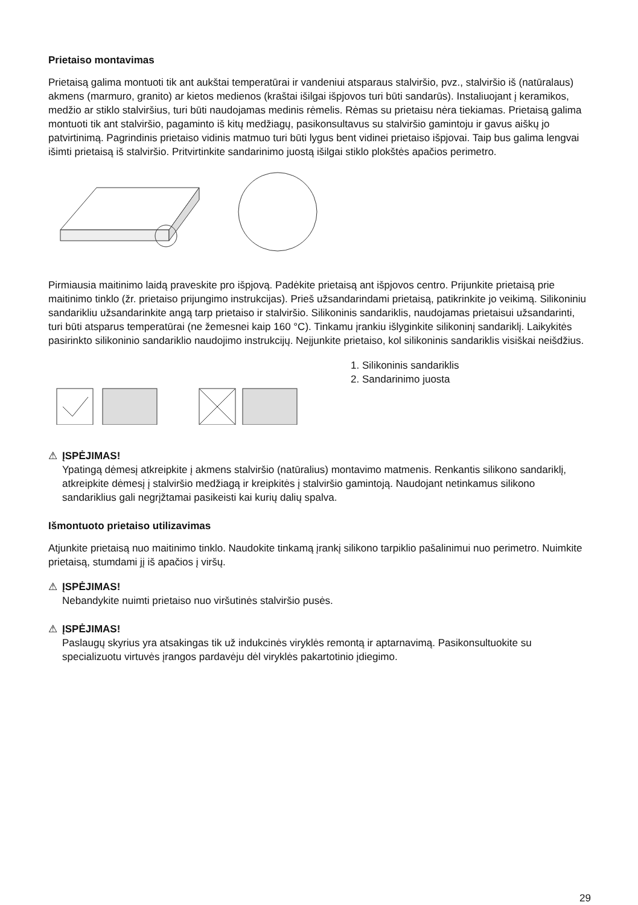Prietaiso montavimas
Prietaisą galima montuoti tik ant aukštai temperatūrai ir vandeniui atsparaus stalviršio, pvz., stalviršio iš (natūralaus) akmens (marmuro, granito) ar kietos medienos (kraštai išilgai išpjovos turi būti sandarūs). Instaliuojant į keramikos, medžio ar stiklo stalviršius, turi būti naudojamas medinis rėmelis. Rėmas su prietaisu nėra tiekiamas. Prietaisą galima montuoti tik ant stalviršio, pagaminto iš kitų medžiagų, pasikonsultavus su stalviršio gamintoju ir gavus aiškų jo patvirtinimą. Pagrindinis prietaiso vidinis matmuo turi būti lygus bent vidinei prietaiso išpjovai. Taip bus galima lengvai išimti prietaisą iš stalviršio. Pritvirtinkite sandarinimo juostą išilgai stiklo plokštės apačios perimetro.
Pirmiausia maitinimo laidą praveskite pro išpjovą. Padėkite prietaisą ant išpjovos centro. Prijunkite prietaisą prie maitinimo tinklo (žr. prietaiso prijungimo instrukcijas). Prieš užsandarindami prietaisą, patikrinkite jo veikimą. Silikoniniu sandarikliu užsandarinkite angą tarp prietaiso ir stalviršio. Silikoninis sandariklis, naudojamas prietaisui užsandarinti, turi būti atsparus temperatūrai (ne žemesnei kaip 160 °C). Tinkamu įrankiu išlyginkite silikoninį sandariklį. Laikykitės pasirinkto silikoninio sandariklio naudojimo instrukcijų. Neįjunkite prietaiso, kol silikoninis sandariklis visiškai neišdžius.
1. Silikoninis sandariklis
2. Sandarinimo juosta
⚠ ĮSPĖJIMAS!
Ypatingą dėmesį atkreipkite į akmens stalviršio (natūralius) montavimo matmenis. Renkantis silikono sandariklį, atkreipkite dėmesį į stalviršio medžiagą ir kreipkitės į stalviršio gamintoją. Naudojant netinkamus silikono sandariklius gali negrįžtamai pasikeisti kai kurių dalių spalva.
Išmontuoto prietaiso utilizavimas
Atjunkite prietaisą nuo maitinimo tinklo. Naudokite tinkamą įrankį silikono tarpiklio pašalinimui nuo perimetro. Nuimkite prietaisą, stumdami jį iš apačios į viršų.
⚠ ĮSPĖJIMAS!
Nebandykite nuimti prietaiso nuo viršutinės stalviršio pusės.
⚠ ĮSPĖJIMAS!
Paslaugų skyrius yra atsakingas tik už indukcinės viryklės remontą ir aptarnavimą. Pasikonsultuokite su specializuotu virtuvės įrangos pardavėju dėl viryklės pakartotinio įdiegimo.
29